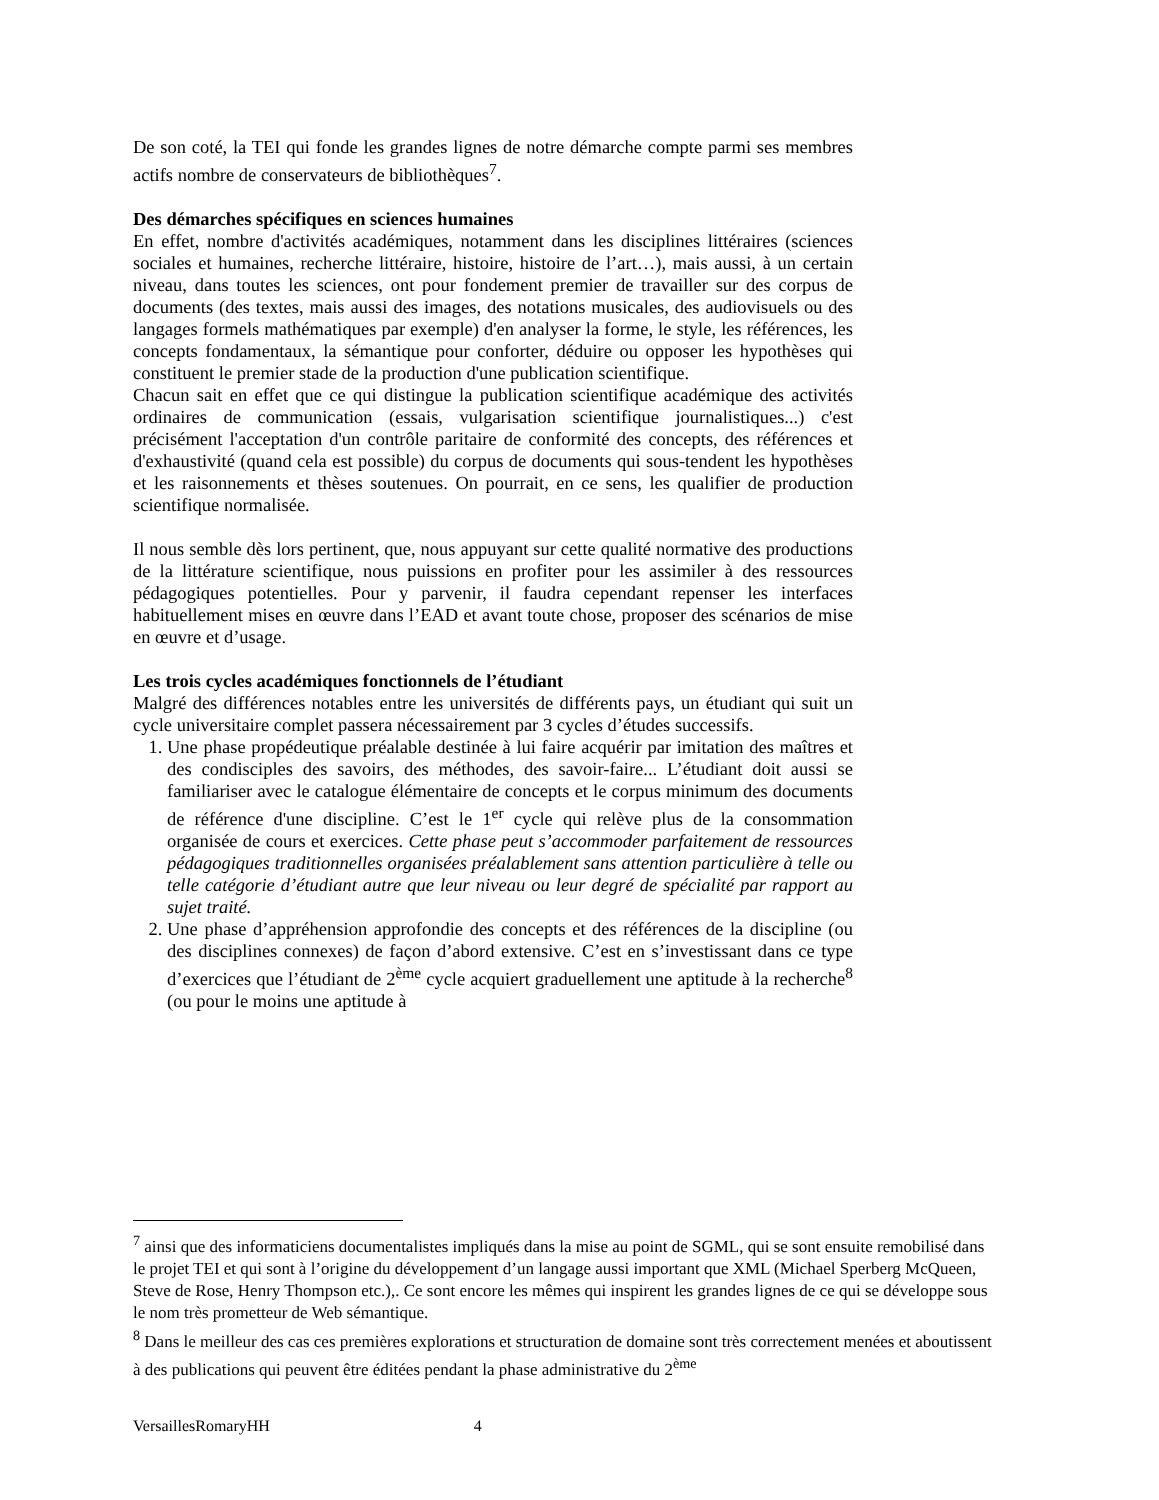De son coté, la TEI qui fonde les grandes lignes de notre démarche compte parmi ses membres actifs nombre de conservateurs de bibliothèques<sup>7</sup>.
Des démarches spécifiques en sciences humaines
En effet, nombre d'activités académiques, notamment dans les disciplines littéraires (sciences sociales et humaines, recherche littéraire, histoire, histoire de l’art…), mais aussi, à un certain niveau, dans toutes les sciences, ont pour fondement premier de travailler sur des corpus de documents (des textes, mais aussi des images, des notations musicales, des audiovisuels ou des langages formels mathématiques par exemple) d'en analyser la forme, le style, les références, les concepts fondamentaux, la sémantique pour conforter, déduire ou opposer les hypothèses qui constituent le premier stade de la production d'une publication scientifique.
Chacun sait en effet que ce qui distingue la publication scientifique académique des activités ordinaires de communication (essais, vulgarisation scientifique journalistiques...) c'est précisément l'acceptation d'un contrôle paritaire de conformité des concepts, des références et d'exhaustivité (quand cela est possible) du corpus de documents qui sous-tendent les hypothèses et les raisonnements et thèses soutenues. On pourrait, en ce sens, les qualifier de production scientifique normalisée.
Il nous semble dès lors pertinent, que, nous appuyant sur cette qualité normative des productions de la littérature scientifique, nous puissions en profiter pour les assimiler à des ressources pédagogiques potentielles. Pour y parvenir, il faudra cependant repenser les interfaces habituellement mises en œuvre dans l’EAD et avant toute chose, proposer des scénarios de mise en œuvre et d’usage.
Les trois cycles académiques fonctionnels de l’étudiant
Malgré des différences notables entre les universités de différents pays, un étudiant qui suit un cycle universitaire complet passera nécessairement par 3 cycles d’études successifs.
1. Une phase propédeutique préalable destinée à lui faire acquérir par imitation des maîtres et des condisciples des savoirs, des méthodes, des savoir-faire... L’étudiant doit aussi se familiariser avec le catalogue élémentaire de concepts et le corpus minimum des documents de référence d'une discipline. C’est le 1<sup>er</sup> cycle qui relève plus de la consommation organisée de cours et exercices. Cette phase peut s’accommoder parfaitement de ressources pédagogiques traditionnelles organisées préalablement sans attention particulière à telle ou telle catégorie d’étudiant autre que leur niveau ou leur degré de spécialité par rapport au sujet traité.
2. Une phase d’appréhension approfondie des concepts et des références de la discipline (ou des disciplines connexes) de façon d’abord extensive. C’est en s’investissant dans ce type d’exercices que l’étudiant de 2<sup>ème</sup> cycle acquiert graduellement une aptitude à la recherche<sup>8</sup> (ou pour le moins une aptitude à
<sup>7</sup> ainsi que des informaticiens documentalistes impliqués dans la mise au point de SGML, qui se sont ensuite remobilisé dans le projet TEI et qui sont à l’origine du développement d’un langage aussi important que XML (Michael Sperberg McQueen, Steve de Rose, Henry Thompson etc.),. Ce sont encore les mêmes qui inspirent les grandes lignes de ce qui se développe sous le nom très prometteur de Web sémantique.
<sup>8</sup> Dans le meilleur des cas ces premières explorations et structuration de domaine sont très correctement menées et aboutissent à des publications qui peuvent être éditées pendant la phase administrative du 2<sup>ème</sup>
VersaillesRomaryHH 4